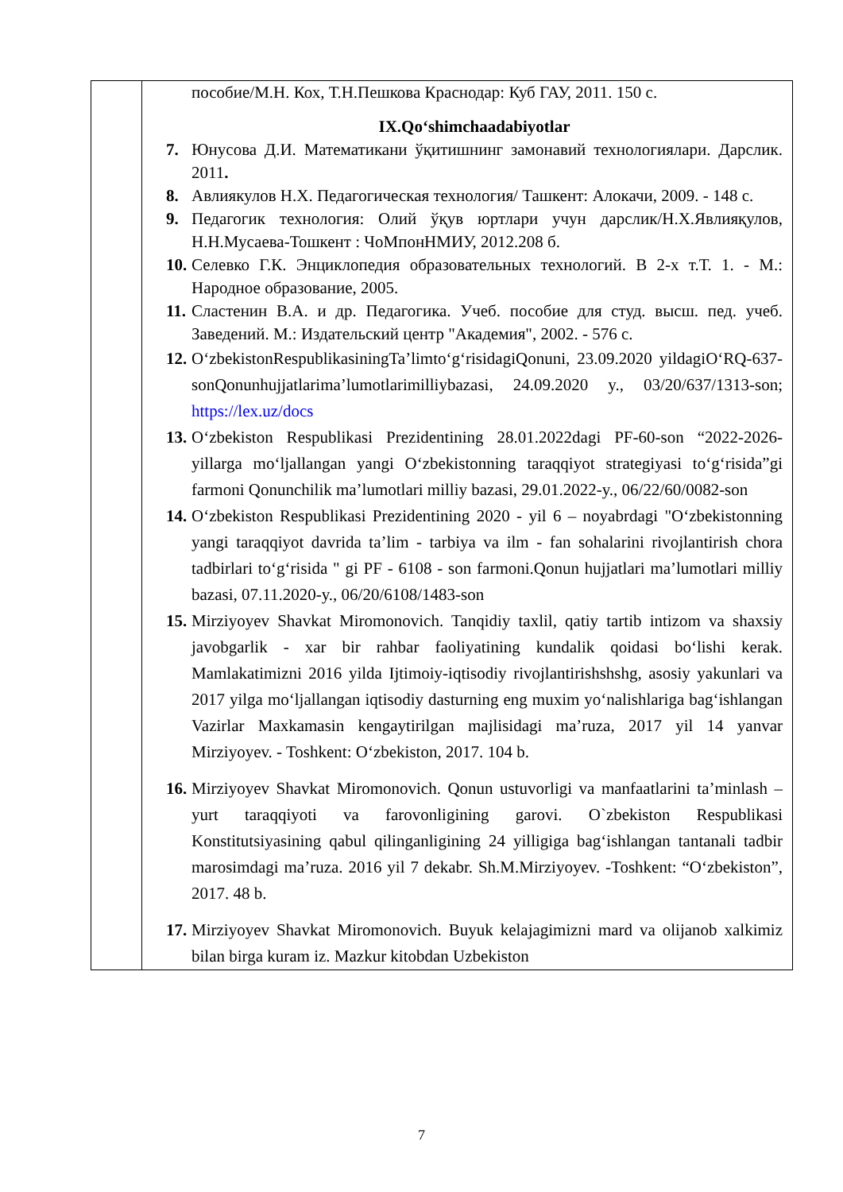| | пособие/М.Н. Кох, Т.Н.Пешкова Краснодар: Куб ГАУ, 2011. 150 с. IX.Qo‘shimchaadabiyotlar 7. Юнусова Д.И. Математикани ўқитишнинг замонавий технологиялари. Дарслик. 2011 . 8. Авлиякулов Н.Х. Педагогическая технология/ Ташкент: Алокачи, 2009. - 148 с. 9. Педагогик технология: Олий ўқув юртлари учун дарслик/Н.Х.Явлияқулов, Н.Н.Мусаева-Тошкент : ЧоМпонНМИУ, 2012.208 б. 10. Селевко Г.К. Энциклопедия образовательных технологий. В 2-х т.Т. 1. - М.: Народное образование, 2005. 11. Сластенин В.А. и др. Педагогика. Учеб. пособие для студ. высш. пед. учеб. Заведений. М.: Издательский центр "Академия", 2002. - 576 с. 12. O‘zbekistonRespublikasiningTa’limto‘g‘risidagiQonuni, 23.09.2020 yildagiO‘RQ-637-sonQonunhujjatlarima’lumotlarimilliybazasi, 24.09.2020 y., 03/20/637/1313-son; https://lex.uz/docs 13. O‘zbekiston Respublikasi Prezidentining 28.01.2022dagi PF-60-son “2022-2026-yillarga mo‘ljallangan yangi O‘zbekistonning taraqqiyot strategiyasi to‘g‘risida”gi farmoni Qonunchilik ma’lumotlari milliy bazasi, 29.01.2022-y., 06/22/60/0082-son 14. O‘zbekiston Respublikasi Prezidentining 2020 - yil 6 – noyabrdagi "O‘zbekistonning yangi taraqqiyot davrida ta’lim - tarbiya va ilm - fan sohalarini rivojlantirish chora tadbirlari to‘g‘risida " gi PF - 6108 - son farmoni.Qonun hujjatlari ma’lumotlari milliy bazasi, 07.11.2020-y., 06/20/6108/1483-son 15. Mirziyoyev Shavkat Miromonovich. Tanqidiy taxlil, qatiy tartib intizom va shaxsiy javobgarlik - xar bir rahbar faoliyatining kundalik qoidasi bo‘lishi kerak. Mamlakatimizni 2016 yilda Ijtimoiy-iqtisodiy rivojlantirishshshg, asosiy yakunlari va 2017 yilga mo‘ljallangan iqtisodiy dasturning eng muxim yo‘nalishlariga bag‘ishlangan Vazirlar Maxkamasin kengaytirilgan majlisidagi ma’ruza, 2017 yil 14 yanvar Mirziyoyev. - Toshkent: O‘zbekiston, 2017. 104 b. 16. Mirziyoyev Shavkat Miromonovich. Qonun ustuvorligi va manfaatlarini ta’minlash – yurt taraqqiyoti va farovonligining garovi. O`zbekiston Respublikasi Konstitutsiyasining qabul qilinganligining 24 yilligiga bag‘ishlangan tantanali tadbir marosimdagi ma’ruza. 2016 yil 7 dekabr. Sh.M.Mirziyoyev. -Toshkent: “O‘zbekiston”, 2017. 48 b. 17. Mirziyoyev Shavkat Miromonovich. Buyuk kelajagimizni mard va olijanob xalkimiz bilan birga kuram iz. Mazkur kitobdan Uzbekiston |
7